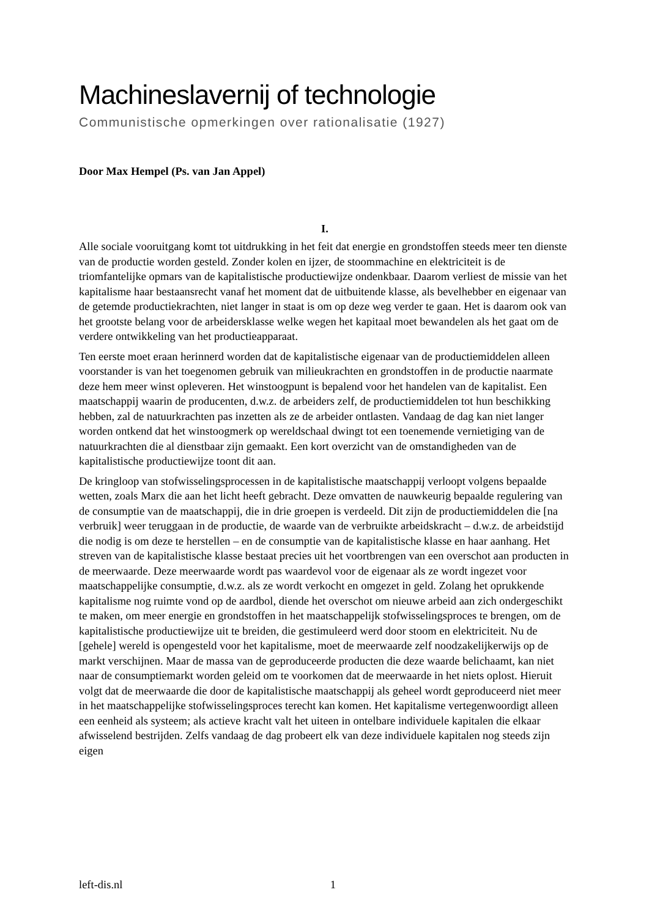Machineslavernij of technologie
Communistische opmerkingen over rationalisatie (1927)
Door Max Hempel (Ps. van Jan Appel)
I.
Alle sociale vooruitgang komt tot uitdrukking in het feit dat energie en grondstoffen steeds meer ten dienste van de productie worden gesteld. Zonder kolen en ijzer, de stoommachine en elektriciteit is de triomfantelijke opmars van de kapitalistische productiewijze ondenkbaar. Daarom verliest de missie van het kapitalisme haar bestaansrecht vanaf het moment dat de uitbuitende klasse, als bevelhebber en eigenaar van de getemde productiekrachten, niet langer in staat is om op deze weg verder te gaan. Het is daarom ook van het grootste belang voor de arbeidersklasse welke wegen het kapitaal moet bewandelen als het gaat om de verdere ontwikkeling van het productieapparaat.
Ten eerste moet eraan herinnerd worden dat de kapitalistische eigenaar van de productiemiddelen alleen voorstander is van het toegenomen gebruik van milieukrachten en grondstoffen in de productie naarmate deze hem meer winst opleveren. Het winstoogpunt is bepalend voor het handelen van de kapitalist. Een maatschappij waarin de producenten, d.w.z. de arbeiders zelf, de productiemiddelen tot hun beschikking hebben, zal de natuurkrachten pas inzetten als ze de arbeider ontlasten. Vandaag de dag kan niet langer worden ontkend dat het winstoogmerk op wereldschaal dwingt tot een toenemende vernietiging van de natuurkrachten die al dienstbaar zijn gemaakt. Een kort overzicht van de omstandigheden van de kapitalistische productiewijze toont dit aan.
De kringloop van stofwisselingsprocessen in de kapitalistische maatschappij verloopt volgens bepaalde wetten, zoals Marx die aan het licht heeft gebracht. Deze omvatten de nauwkeurig bepaalde regulering van de consumptie van de maatschappij, die in drie groepen is verdeeld. Dit zijn de productiemiddelen die [na verbruik] weer teruggaan in de productie, de waarde van de verbruikte arbeidskracht – d.w.z. de arbeidstijd die nodig is om deze te herstellen – en de consumptie van de kapitalistische klasse en haar aanhang. Het streven van de kapitalistische klasse bestaat precies uit het voortbrengen van een overschot aan producten in de meerwaarde. Deze meerwaarde wordt pas waardevol voor de eigenaar als ze wordt ingezet voor maatschappelijke consumptie, d.w.z. als ze wordt verkocht en omgezet in geld. Zolang het oprukkende kapitalisme nog ruimte vond op de aardbol, diende het overschot om nieuwe arbeid aan zich ondergeschikt te maken, om meer energie en grondstoffen in het maatschappelijk stofwisselingsproces te brengen, om de kapitalistische productiewijze uit te breiden, die gestimuleerd werd door stoom en elektriciteit. Nu de [gehele] wereld is opengesteld voor het kapitalisme, moet de meerwaarde zelf noodzakelijkerwijs op de markt verschijnen. Maar de massa van de geproduceerde producten die deze waarde belichaamt, kan niet naar de consumptiemarkt worden geleid om te voorkomen dat de meerwaarde in het niets oplost. Hieruit volgt dat de meerwaarde die door de kapitalistische maatschappij als geheel wordt geproduceerd niet meer in het maatschappelijke stofwisselingsproces terecht kan komen. Het kapitalisme vertegenwoordigt alleen een eenheid als systeem; als actieve kracht valt het uiteen in ontelbare individuele kapitalen die elkaar afwisselend bestrijden. Zelfs vandaag de dag probeert elk van deze individuele kapitalen nog steeds zijn eigen
left-dis.nl 1